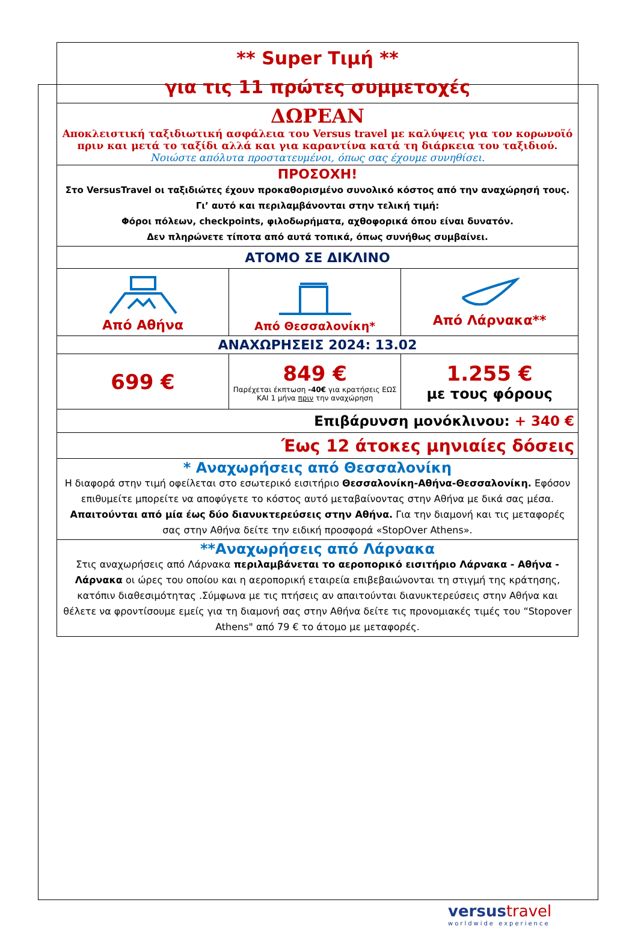| ** Super Τιμή ** για τις 11 πρώτες συμμετοχές | | |
| ΔΩΡΕΑΝ Αποκλειστική ταξιδιωτική ασφάλεια του Versus travel με καλύψεις για τον κορωνοϊό πριν και μετά το ταξίδι αλλά και για καραντίνα κατά τη διάρκεια του ταξιδιού. Νοιώστε απόλυτα προστατευμένοι, όπως σας έχουμε συνηθίσει. | | |
| ΠΡΟΣΟΧΗ! Στο VersusTravel οι ταξιδιώτες έχουν προκαθορισμένο συνολικό κόστος από την αναχώρησή τους. Γι’ αυτό και περιλαμβάνονται στην τελική τιμή: Φόροι πόλεων, checkpoints, φιλοδωρήματα, αχθοφορικά όπου είναι δυνατόν. Δεν πληρώνετε τίποτα από αυτά τοπικά, όπως συνήθως συμβαίνει. | | |
| ΑΤΟΜΟ ΣΕ ΔΙΚΛΙΝΟ | | |
| Από Αθήνα | Από Θεσσαλονίκη* | Από Λάρνακα** |
| ΑΝΑΧΩΡΗΣΕΙΣ 2024: 13.02 | | |
| 699 € | 849 € Παρέχεται έκπτωση -40€ για κρατήσεις ΕΩΣ ΚΑΙ 1 μήνα πριν την αναχώρηση | 1.255 € με τους φόρους |
| Επιβάρυνση μονόκλινου: + 340 € | | |
| Έως 12 άτοκες μηνιαίες δόσεις | | |
| * Αναχωρήσεις από Θεσσαλονίκη Η διαφορά στην τιμή οφείλεται στο εσωτερικό εισιτήριο Θεσσαλονίκη-Αθήνα-Θεσσαλονίκη. Εφόσον επιθυμείτε μπορείτε να αποφύγετε το κόστος αυτό μεταβαίνοντας στην Αθήνα με δικά σας μέσα. Απαιτούνται από μία έως δύο διανυκτερεύσεις στην Αθήνα. Για την διαμονή και τις μεταφορές σας στην Αθήνα δείτε την ειδική προσφορά «StopOver Athens». | | |
| **Αναχωρήσεις από Λάρνακα Στις αναχωρήσεις από Λάρνακα περιλαμβάνεται το αεροπορικό εισιτήριο Λάρνακα - Αθήνα - Λάρνακα οι ώρες του οποίου και η αεροπορική εταιρεία επιβεβαιώνονται τη στιγμή της κράτησης, κατόπιν διαθεσιμότητας .Σύμφωνα με τις πτήσεις αν απαιτούνται διανυκτερεύσεις στην Αθήνα και θέλετε να φροντίσουμε εμείς για τη διαμονή σας στην Αθήνα δείτε τις προνομιακές τιμές του “Stopover Athens" από 79 € το άτομο με μεταφορές. | | |
versus travel
worldwide experience